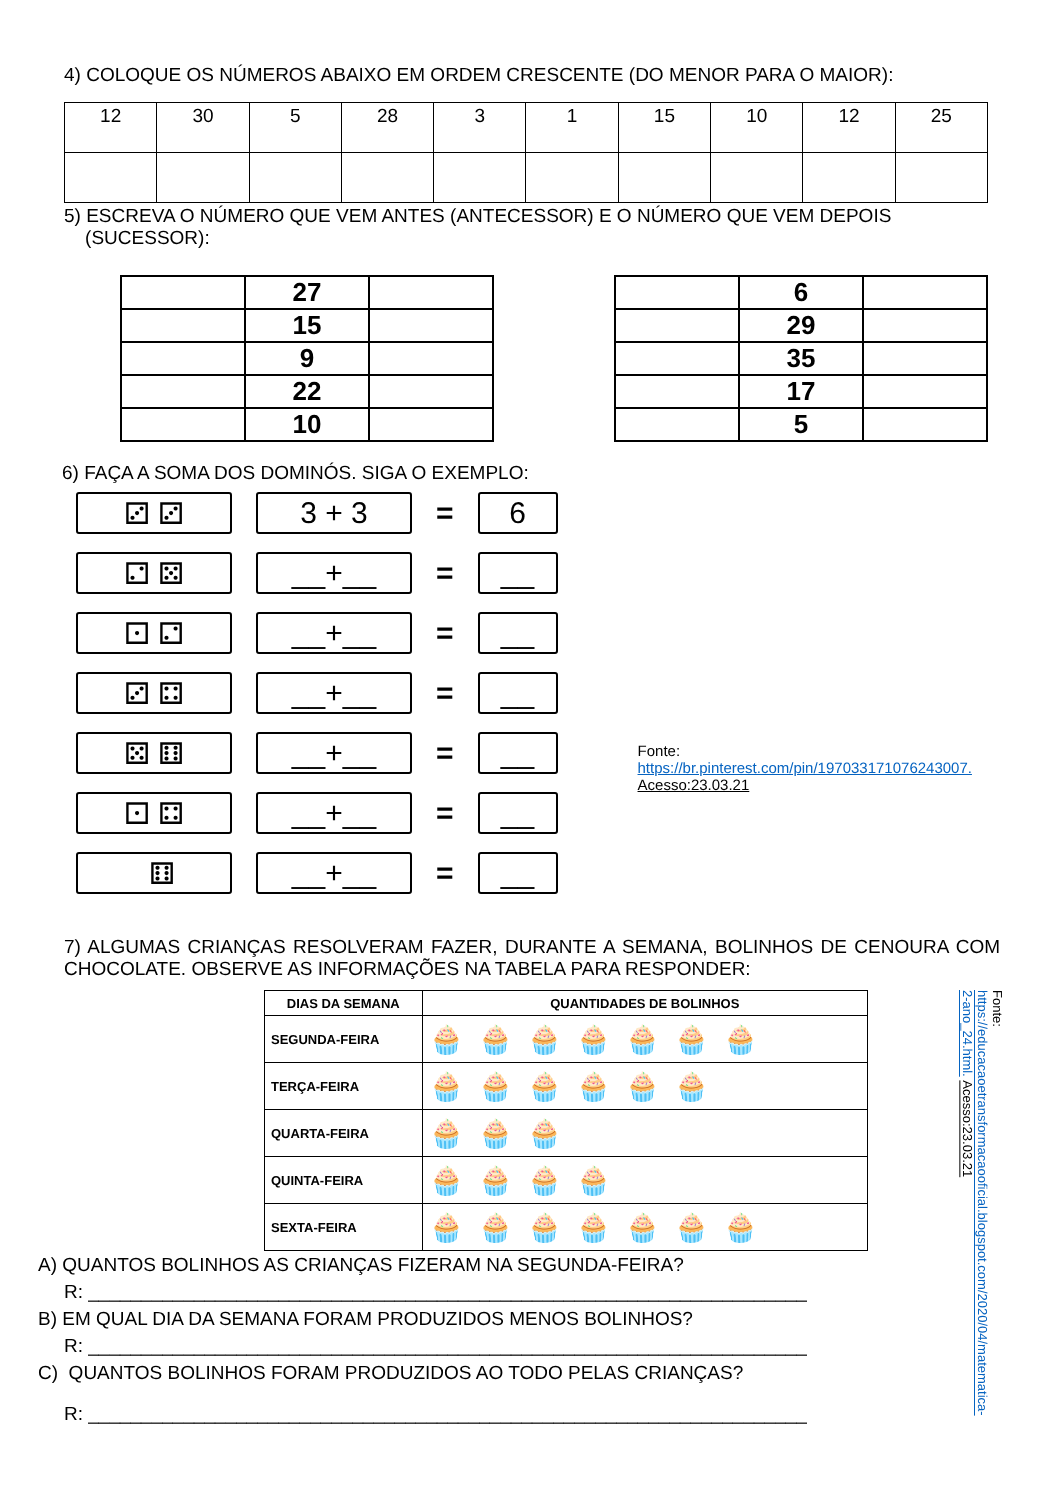4) COLOQUE OS NÚMEROS ABAIXO EM ORDEM CRESCENTE (DO MENOR PARA O MAIOR):
| 12 | 30 | 5 | 28 | 3 | 1 | 15 | 10 | 12 | 25 |
5) ESCREVA O NÚMERO QUE VEM ANTES (ANTECESSOR) E O NÚMERO QUE VEM DEPOIS
(SUCESSOR):
| | 27 | |
| | 15 | |
| | 9 | |
| | 22 | |
| | 10 | |
| | 6 | |
| | 29 | |
| | 35 | |
| | 17 | |
| | 5 | |
6) FAÇA A SOMA DOS DOMINÓS. SIGA O EXEMPLO:
⚂ ⚂ 3 + 3
=
6
⚁ ⚄ __+__
=
__
⚀ ⚁ __+__
=
__
⚂ ⚃ __+__
=
__
⚄ ⚅ __+__
=
__
⚀ ⚃ __+__
=
__
⚅ __+__
=
__
Fonte:
https://br.pinterest.com/pin/197033171076243007.
Acesso:23.03.21
7) ALGUMAS CRIANÇAS RESOLVERAM FAZER, DURANTE A SEMANA, BOLINHOS DE CENOURA COM CHOCOLATE. OBSERVE AS INFORMAÇÕES NA TABELA PARA RESPONDER:
| DIAS DA SEMANA | QUANTIDADES DE BOLINHOS |
| --- | --- |
| SEGUNDA-FEIRA | 🧁🧁🧁🧁🧁🧁🧁 |
| TERÇA-FEIRA | 🧁🧁🧁🧁🧁🧁 |
| QUARTA-FEIRA | 🧁🧁🧁 |
| QUINTA-FEIRA | 🧁🧁🧁🧁 |
| SEXTA-FEIRA | 🧁🧁🧁🧁🧁🧁🧁 |
A) QUANTOS BOLINHOS AS CRIANÇAS FIZERAM NA SEGUNDA-FEIRA?
R: ____________________________________________________________________
B) EM QUAL DIA DA SEMANA FORAM PRODUZIDOS MENOS BOLINHOS?
R: ____________________________________________________________________
C) QUANTOS BOLINHOS FORAM PRODUZIDOS AO TODO PELAS CRIANÇAS?
R: ____________________________________________________________________
Fonte: https://educacaoetransformacaooficial.blogspot.com/2020/04/matematica-2-ano_24.html. Acesso:23.03.21